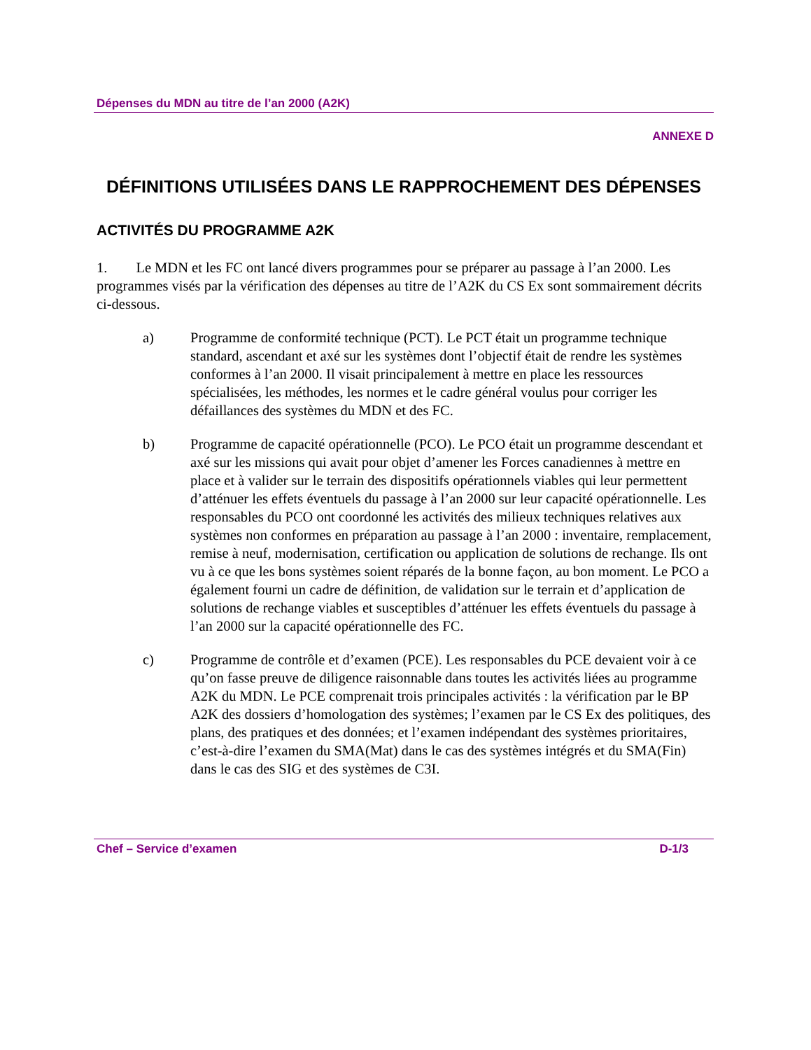Dépenses du MDN au titre de l’an 2000 (A2K)
ANNEXE D
DÉFINITIONS UTILISÉES DANS LE RAPPROCHEMENT DES DÉPENSES
ACTIVITÉS DU PROGRAMME A2K
1. Le MDN et les FC ont lancé divers programmes pour se préparer au passage à l’an 2000. Les programmes visés par la vérification des dépenses au titre de l’A2K du CS Ex sont sommairement décrits ci-dessous.
a) Programme de conformité technique (PCT). Le PCT était un programme technique standard, ascendant et axé sur les systèmes dont l’objectif était de rendre les systèmes conformes à l’an 2000. Il visait principalement à mettre en place les ressources spécialisées, les méthodes, les normes et le cadre général voulus pour corriger les défaillances des systèmes du MDN et des FC.
b) Programme de capacité opérationnelle (PCO). Le PCO était un programme descendant et axé sur les missions qui avait pour objet d’amener les Forces canadiennes à mettre en place et à valider sur le terrain des dispositifs opérationnels viables qui leur permettent d’atténuer les effets éventuels du passage à l’an 2000 sur leur capacité opérationnelle. Les responsables du PCO ont coordonné les activités des milieux techniques relatives aux systèmes non conformes en préparation au passage à l’an 2000 : inventaire, remplacement, remise à neuf, modernisation, certification ou application de solutions de rechange. Ils ont vu à ce que les bons systèmes soient réparés de la bonne façon, au bon moment. Le PCO a également fourni un cadre de définition, de validation sur le terrain et d’application de solutions de rechange viables et susceptibles d’atténuer les effets éventuels du passage à l’an 2000 sur la capacité opérationnelle des FC.
c) Programme de contrôle et d’examen (PCE). Les responsables du PCE devaient voir à ce qu’on fasse preuve de diligence raisonnable dans toutes les activités liées au programme A2K du MDN. Le PCE comprenait trois principales activités : la vérification par le BP A2K des dossiers d’homologation des systèmes; l’examen par le CS Ex des politiques, des plans, des pratiques et des données; et l’examen indépendant des systèmes prioritaires, c’est-à-dire l’examen du SMA(Mat) dans le cas des systèmes intégrés et du SMA(Fin) dans le cas des SIG et des systèmes de C3I.
Chef – Service d’examen D-1/3